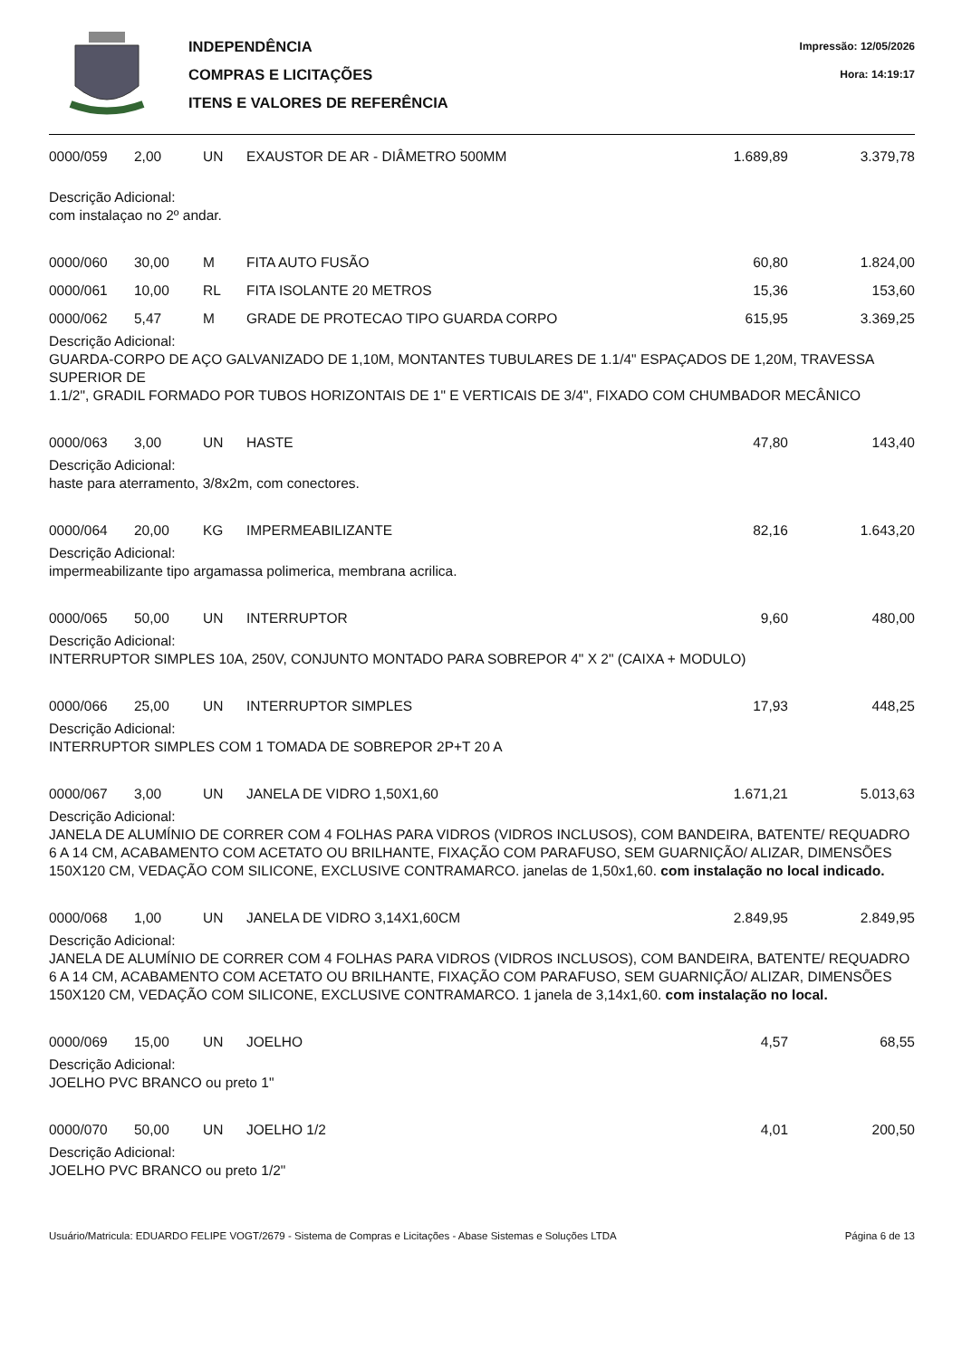INDEPENDÊNCIA
COMPRAS E LICITAÇÕES
ITENS E VALORES DE REFERÊNCIA
Impressão: 12/05/2026
Hora: 14:19:17
| 0000/059 | 2,00 | UN | EXAUSTOR DE AR - DIÂMETRO 500MM | 1.689,89 | 3.379,78 |
| Descrição Adicional: com instalaçao no 2º andar. | | | | | |
| 0000/060 | 30,00 | M | FITA AUTO FUSÃO | 60,80 | 1.824,00 |
| 0000/061 | 10,00 | RL | FITA ISOLANTE 20 METROS | 15,36 | 153,60 |
| 0000/062 | 5,47 | M | GRADE DE PROTECAO TIPO GUARDA CORPO | 615,95 | 3.369,25 |
| Descrição Adicional: GUARDA-CORPO DE AÇO GALVANIZADO DE 1,10M, MONTANTES TUBULARES DE 1.1/4" ESPAÇADOS DE 1,20M, TRAVESSA SUPERIOR DE 1.1/2", GRADIL FORMADO POR TUBOS HORIZONTAIS DE 1" E VERTICAIS DE 3/4", FIXADO COM CHUMBADOR MECÂNICO | | | | | |
| 0000/063 | 3,00 | UN | HASTE | 47,80 | 143,40 |
| Descrição Adicional: haste para aterramento, 3/8x2m, com conectores. | | | | | |
| 0000/064 | 20,00 | KG | IMPERMEABILIZANTE | 82,16 | 1.643,20 |
| Descrição Adicional: impermeabilizante tipo argamassa polimerica, membrana acrilica. | | | | | |
| 0000/065 | 50,00 | UN | INTERRUPTOR | 9,60 | 480,00 |
| Descrição Adicional: INTERRUPTOR SIMPLES 10A, 250V, CONJUNTO MONTADO PARA SOBREPOR 4" X 2" (CAIXA + MODULO) | | | | | |
| 0000/066 | 25,00 | UN | INTERRUPTOR SIMPLES | 17,93 | 448,25 |
| Descrição Adicional: INTERRUPTOR SIMPLES COM 1 TOMADA DE SOBREPOR 2P+T 20 A | | | | | |
| 0000/067 | 3,00 | UN | JANELA DE VIDRO 1,50X1,60 | 1.671,21 | 5.013,63 |
| Descrição Adicional: JANELA DE ALUMÍNIO DE CORRER COM 4 FOLHAS PARA VIDROS (VIDROS INCLUSOS), COM BANDEIRA, BATENTE/ REQUADRO 6 A 14 CM, ACABAMENTO COM ACETATO OU BRILHANTE, FIXAÇÃO COM PARAFUSO, SEM GUARNIÇÃO/ ALIZAR, DIMENSÕES 150X120 CM, VEDAÇÃO COM SILICONE, EXCLUSIVE CONTRAMARCO. janelas de 1,50x1,60. com instalação no local indicado. | | | | | |
| 0000/068 | 1,00 | UN | JANELA DE VIDRO 3,14X1,60CM | 2.849,95 | 2.849,95 |
| Descrição Adicional: JANELA DE ALUMÍNIO DE CORRER COM 4 FOLHAS PARA VIDROS (VIDROS INCLUSOS), COM BANDEIRA, BATENTE/ REQUADRO 6 A 14 CM, ACABAMENTO COM ACETATO OU BRILHANTE, FIXAÇÃO COM PARAFUSO, SEM GUARNIÇÃO/ ALIZAR, DIMENSÕES 150X120 CM, VEDAÇÃO COM SILICONE, EXCLUSIVE CONTRAMARCO. 1 janela de 3,14x1,60. com instalação no local. | | | | | |
| 0000/069 | 15,00 | UN | JOELHO | 4,57 | 68,55 |
| Descrição Adicional: JOELHO PVC BRANCO ou preto 1" | | | | | |
| 0000/070 | 50,00 | UN | JOELHO 1/2 | 4,01 | 200,50 |
| Descrição Adicional: JOELHO PVC BRANCO ou preto 1/2" | | | | | |
Usuário/Matricula: EDUARDO FELIPE VOGT/2679 - Sistema de Compras e Licitações - Abase Sistemas e Soluções LTDA Página 6 de 13